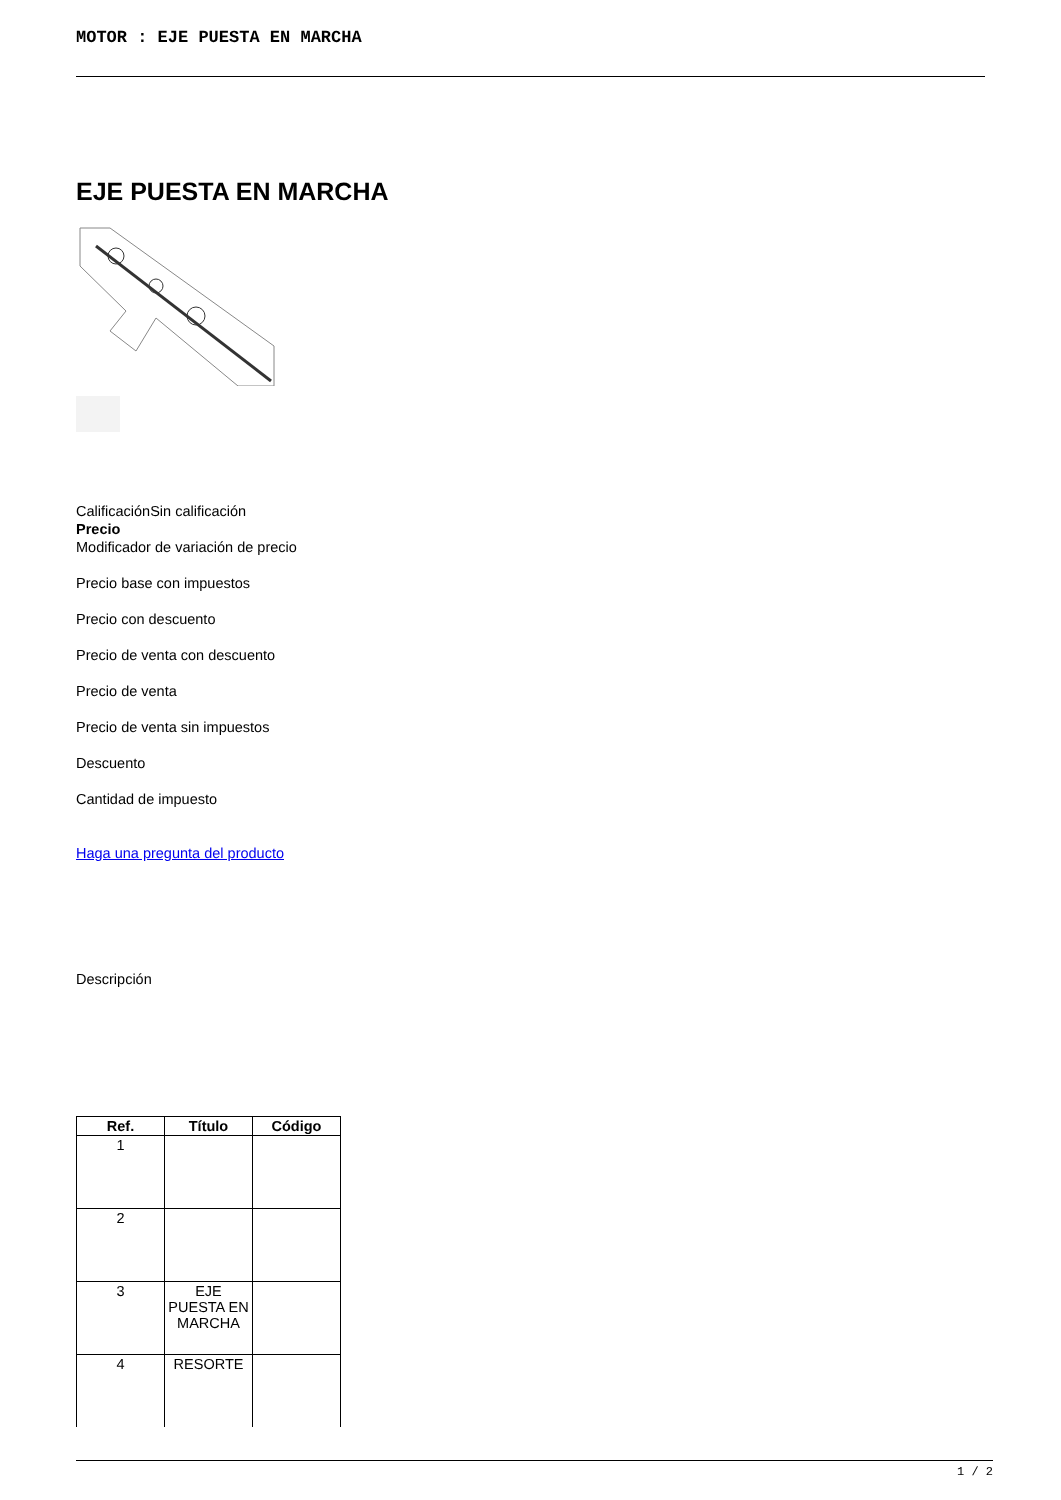MOTOR : EJE PUESTA EN MARCHA
EJE PUESTA EN MARCHA
CalificaciónSin calificación
Precio
Modificador de variación de precio
Precio base con impuestos
Precio con descuento
Precio de venta con descuento
Precio de venta
Precio de venta sin impuestos
Descuento
Cantidad de impuesto
Haga una pregunta del producto
Descripción
| Ref. | Título | Código |
| --- | --- | --- |
| 1 | | |
| 2 | | |
| 3 | EJE PUESTA EN MARCHA | |
| 4 | RESORTE | |
1 / 2